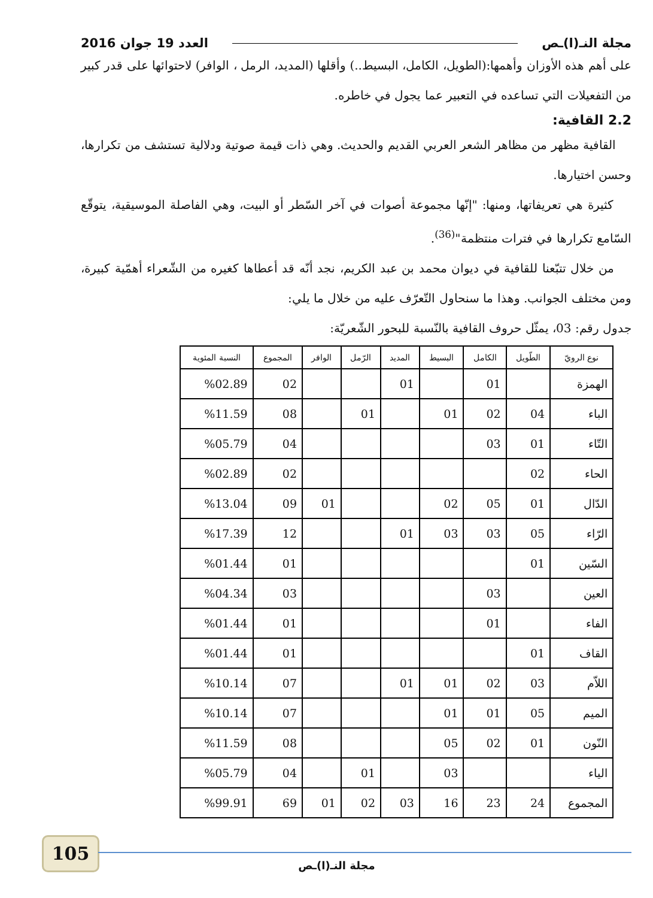مجلة النـ(ا)ـص العدد 19 جوان 2016
على أهم هذه الأوزان وأهمها:(الطويل، الكامل، البسيط..) وأقلها (المديد، الرمل ، الوافر) لاحتوائها على قدر كبير من التفعيلات التي تساعده في التعبير عما يجول في خاطره.
2.2 القافية:
القافية مظهر من مظاهر الشعر العربي القديم والحديث. وهي ذات قيمة صوتية ودلالية تستشف من تكرارها، وحسن اختيارها.
كثيرة هي تعريفاتها، ومنها: "إنّها مجموعة أصوات في آخر السّطر أو البيت، وهي الفاصلة الموسيقية، يتوقّع السّامع تكرارها في فترات منتظمة"<sup>(36)</sup>.
من خلال تتبّعنا للقافية في ديوان محمد بن عبد الكريم، نجد أنّه قد أعطاها كغيره من الشّعراء أهمّية كبيرة، ومن مختلف الجوانب. وهذا ما سنحاول التّعرّف عليه من خلال ما يلي:
جدول رقم: 03، يمثّل حروف القافية بالنّسبة للبحور الشّعريّة:
| نوع الرويّ | الطّويل | الكامل | البسيط | المديد | الرّمل | الوافر | المجموع | النسبة المئوية |
| --- | --- | --- | --- | --- | --- | --- | --- | --- |
| الهمزة | | 01 | | 01 | | | 02 | %02.89 |
| الباء | 04 | 02 | 01 | | 01 | | 08 | %11.59 |
| التّاء | 01 | 03 | | | | | 04 | %05.79 |
| الحاء | 02 | | | | | | 02 | %02.89 |
| الدّال | 01 | 05 | 02 | | | 01 | 09 | %13.04 |
| الرّاء | 05 | 03 | 03 | 01 | | | 12 | %17.39 |
| السّين | 01 | | | | | | 01 | %01.44 |
| العين | | 03 | | | | | 03 | %04.34 |
| الفاء | | 01 | | | | | 01 | %01.44 |
| القاف | 01 | | | | | | 01 | %01.44 |
| اللاّم | 03 | 02 | 01 | 01 | | | 07 | %10.14 |
| الميم | 05 | 01 | 01 | | | | 07 | %10.14 |
| النّون | 01 | 02 | 05 | | | | 08 | %11.59 |
| الياء | | | 03 | | 01 | | 04 | %05.79 |
| المجموع | 24 | 23 | 16 | 03 | 02 | 01 | 69 | %99.91 |
105
مجلة النـ(ا)ـص